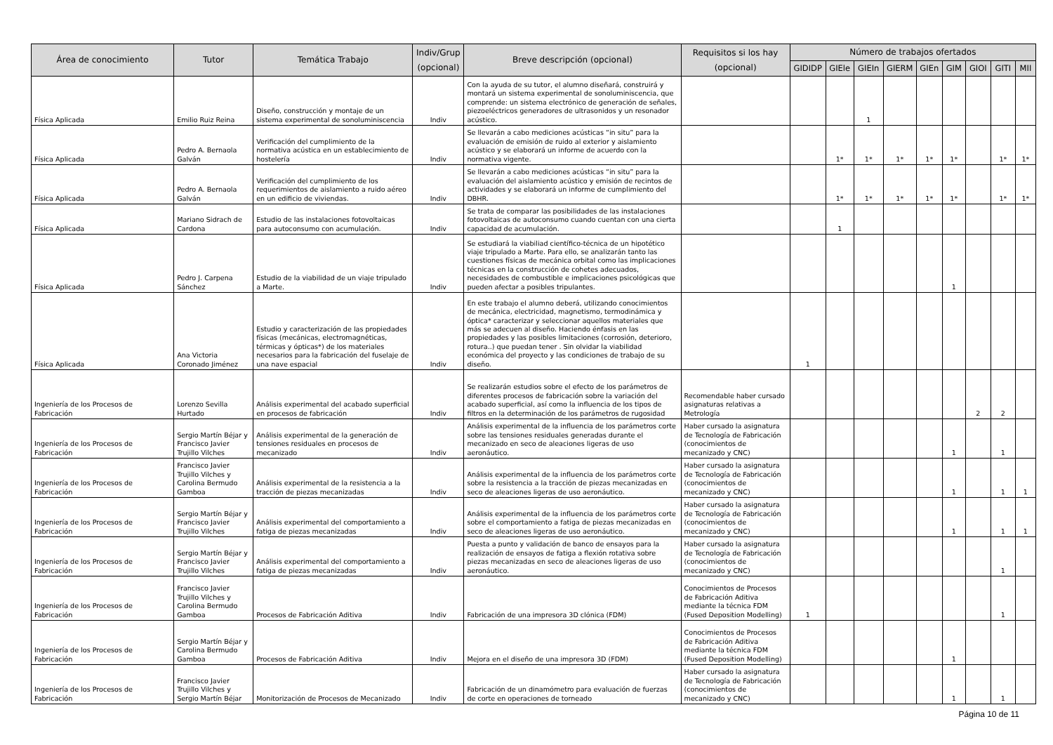| Área de conocimiento | Tutor | Temática Trabajo | Indiv/Grup (opcional) | Breve descripción (opcional) | Requisitos si los hay (opcional) | Número de trabajos ofertados | | | | | | | | |
| --- | --- | --- | --- | --- | --- | --- | --- | --- | --- | --- | --- | --- | --- | --- |
| | | | | | | GIDIDP | GIEle | GIEIn | GIERM | GIEn | GIM | GIOI | GITI | MII |
| Física Aplicada | Emilio Ruiz Reina | Diseño, construcción y montaje de un sistema experimental de sonoluminiscencia | Indiv | Con la ayuda de su tutor, el alumno diseñará, construirá y montará un sistema experimental de sonoluminiscencia, que comprende: un sistema electrónico de generación de señales, piezoeléctricos generadores de ultrasonidos y un resonador acústico. | | | | 1 | | | | | | |
| Física Aplicada | Pedro A. Bernaola Galván | Verificación del cumplimiento de la normativa acústica en un establecimiento de hostelería | Indiv | Se llevarán a cabo mediciones acústicas “in situ” para la evaluación de emisión de ruido al exterior y aislamiento acústico y se elaborará un informe de acuerdo con la normativa vigente. | | | 1* | 1* | 1* | 1* | 1* | | 1* | 1* |
| Física Aplicada | Pedro A. Bernaola Galván | Verificación del cumplimiento de los requerimientos de aislamiento a ruido aéreo en un edificio de viviendas. | Indiv | Se llevarán a cabo mediciones acústicas “in situ” para la evaluación del aislamiento acústico y emisión de recintos de actividades y se elaborará un informe de cumplimiento del DBHR. | | | 1* | 1* | 1* | 1* | 1* | | 1* | 1* |
| Física Aplicada | Mariano Sidrach de Cardona | Estudio de las instalaciones fotovoltaicas para autoconsumo con acumulación. | Indiv | Se trata de comparar las posibilidades de las instalaciones fotovoltaicas de autoconsumo cuando cuentan con una cierta capacidad de acumulación. | | | 1 | | | | | | | |
| Física Aplicada | Pedro J. Carpena Sánchez | Estudio de la viabilidad de un viaje tripulado a Marte. | Indiv | Se estudiará la viabiliad científico-técnica de un hipotético viaje tripulado a Marte. Para ello, se analizarán tanto las cuestiones físicas de mecánica orbital como las implicaciones técnicas en la construcción de cohetes adecuados, necesidades de combustible e implicaciones psicológicas que pueden afectar a posibles tripulantes. | | | | | | | 1 | | | |
| Física Aplicada | Ana Victoria Coronado Jiménez | Estudio y caracterización de las propiedades físicas (mecánicas, electromagnéticas, térmicas y ópticas*) de los materiales necesarios para la fabricación del fuselaje de una nave espacial | Indiv | En este trabajo el alumno deberá, utilizando conocimientos de mecánica, electricidad, magnetismo, termodinámica y óptica* caracterizar y seleccionar aquellos materiales que más se adecuen al diseño. Haciendo énfasis en las propiedades y las posibles limitaciones (corrosión, deterioro, rotura..) que puedan tener . Sin olvidar la viabilidad económica del proyecto y las condiciones de trabajo de su diseño. | | 1 | | | | | | | | |
| Ingeniería de los Procesos de Fabricación | Lorenzo Sevilla Hurtado | Análisis experimental del acabado superficial en procesos de fabricación | Indiv | Se realizarán estudios sobre el efecto de los parámetros de diferentes procesos de fabricación sobre la variación del acabado superficial, así como la influencia de los tipos de filtros en la determinación de los parámetros de rugosidad | Recomendable haber cursado asignaturas relativas a Metrología | | | | | | | 2 | 2 | |
| Ingeniería de los Procesos de Fabricación | Sergio Martín Béjar y Francisco Javier Trujillo Vilches | Análisis experimental de la generación de tensiones residuales en procesos de mecanizado | Indiv | Análisis experimental de la influencia de los parámetros corte sobre las tensiones residuales generadas durante el mecanizado en seco de aleaciones ligeras de uso aeronáutico. | Haber cursado la asignatura de Tecnología de Fabricación (conocimientos de mecanizado y CNC) | | | | | | 1 | | 1 | |
| Ingeniería de los Procesos de Fabricación | Francisco Javier Trujillo Vilches y Carolina Bermudo Gamboa | Análisis experimental de la resistencia a la tracción de piezas mecanizadas | Indiv | Análisis experimental de la influencia de los parámetros corte sobre la resistencia a la tracción de piezas mecanizadas en seco de aleaciones ligeras de uso aeronáutico. | Haber cursado la asignatura de Tecnología de Fabricación (conocimientos de mecanizado y CNC) | | | | | | 1 | | 1 | 1 |
| Ingeniería de los Procesos de Fabricación | Sergio Martín Béjar y Francisco Javier Trujillo Vilches | Análisis experimental del comportamiento a fatiga de piezas mecanizadas | Indiv | Análisis experimental de la influencia de los parámetros corte sobre el comportamiento a fatiga de piezas mecanizadas en seco de aleaciones ligeras de uso aeronáutico. | Haber cursado la asignatura de Tecnología de Fabricación (conocimientos de mecanizado y CNC) | | | | | | 1 | | 1 | 1 |
| Ingeniería de los Procesos de Fabricación | Sergio Martín Béjar y Francisco Javier Trujillo Vilches | Análisis experimental del comportamiento a fatiga de piezas mecanizadas | Indiv | Puesta a punto y validación de banco de ensayos para la realización de ensayos de fatiga a flexión rotativa sobre piezas mecanizadas en seco de aleaciones ligeras de uso aeronáutico. | Haber cursado la asignatura de Tecnología de Fabricación (conocimientos de mecanizado y CNC) | | | | | | | | 1 | |
| Ingeniería de los Procesos de Fabricación | Francisco Javier Trujillo Vilches y Carolina Bermudo Gamboa | Procesos de Fabricación Aditiva | Indiv | Fabricación de una impresora 3D clónica (FDM) | Conocimientos de Procesos de Fabricación Aditiva mediante la técnica FDM (Fused Deposition Modelling) | 1 | | | | | | | 1 | |
| Ingeniería de los Procesos de Fabricación | Sergio Martín Béjar y Carolina Bermudo Gamboa | Procesos de Fabricación Aditiva | Indiv | Mejora en el diseño de una impresora 3D (FDM) | Conocimientos de Procesos de Fabricación Aditiva mediante la técnica FDM (Fused Deposition Modelling) | | | | | | 1 | | | |
| Ingeniería de los Procesos de Fabricación | Francisco Javier Trujillo Vilches y Sergio Martín Béjar | Monitorización de Procesos de Mecanizado | Indiv | Fabricación de un dinamómetro para evaluación de fuerzas de corte en operaciones de torneado | Haber cursado la asignatura de Tecnología de Fabricación (conocimientos de mecanizado y CNC) | | | | | | 1 | | 1 | |
Página 10 de 11